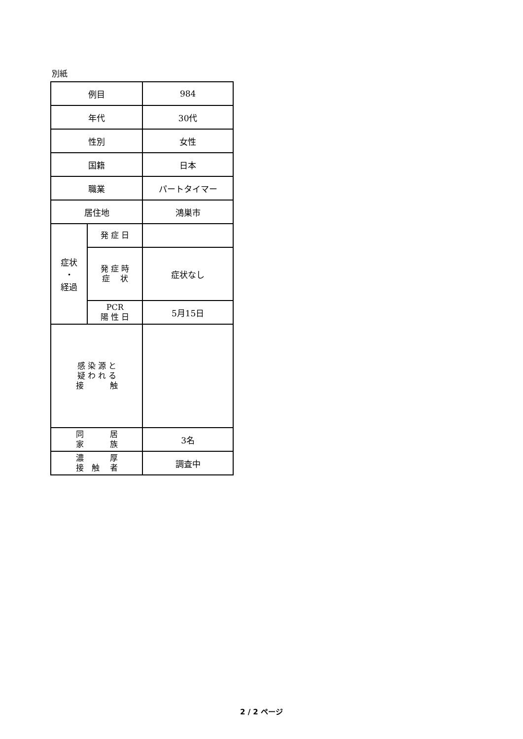別紙
| 例目 | | 984 |
| 年代 | | 30代 |
| 性別 | | 女性 |
| 国籍 | | 日本 |
| 職業 | | パートタイマー |
| 居住地 | | 鴻巣市 |
| 症状 ・ 経過 | 発 症 日 | |
| | 発 症 時 症 状 | 症状なし |
| | PCR 陽 性 日 | 5月15日 |
| 感 染 源 と 疑 わ れ る 接 触 | | |
| 同 居 家 族 | | 3名 |
| 濃 厚 接 触 者 | | 調査中 |
2 / 2 ページ